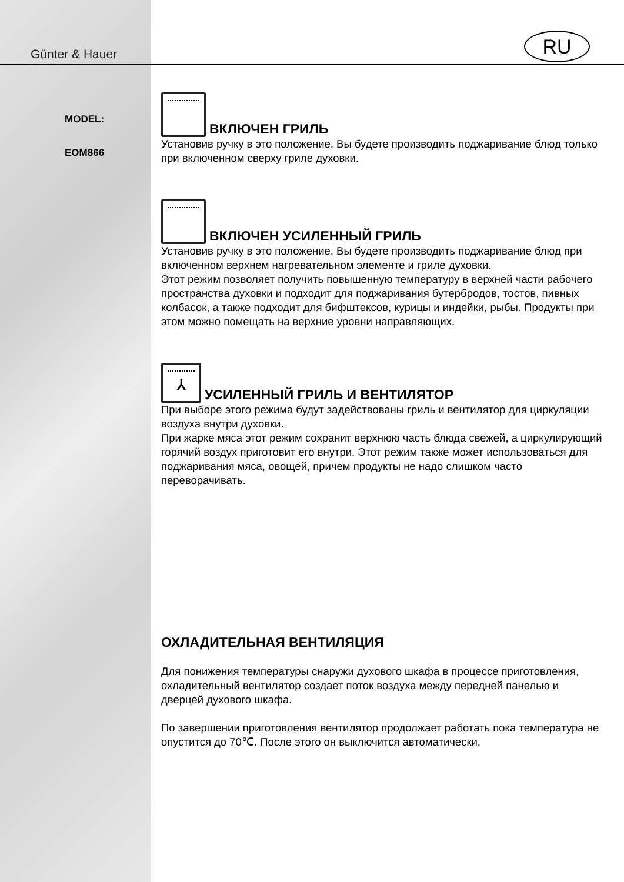RU
Günter & Hauer
MODEL:
EOM866
ВКЛЮЧЕН ГРИЛЬ
Установив ручку в это положение, Вы будете производить поджаривание блюд только при включенном сверху гриле духовки.
ВКЛЮЧЕН УСИЛЕННЫЙ ГРИЛЬ
Установив ручку в это положение, Вы будете производить поджаривание блюд при включенном верхнем нагревательном элементе и гриле духовки.
Этот режим позволяет получить повышенную температуру в верхней части рабочего пространства духовки и подходит для поджаривания бутербродов, тостов, пивных колбасок, а также подходит для бифштексов, курицы и индейки, рыбы. Продукты при этом можно помещать на верхние уровни направляющих.
⅄ УСИЛЕННЫЙ ГРИЛЬ И ВЕНТИЛЯТОР
При выборе этого режима будут задействованы гриль и вентилятор для циркуляции воздуха внутри духовки.
При жарке мяса этот режим сохранит верхнюю часть блюда свежей, а циркулирующий горячий воздух приготовит его внутри. Этот режим также может использоваться для поджаривания мяса, овощей, причем продукты не надо слишком часто переворачивать.
ОХЛАДИТЕЛЬНАЯ ВЕНТИЛЯЦИЯ
Для понижения температуры снаружи духового шкафа в процессе приготовления, охладительный вентилятор создает поток воздуха между передней панелью и дверцей духового шкафа.
По завершении приготовления вентилятор продолжает работать пока температура не опустится до 70℃. После этого он выключится автоматически.